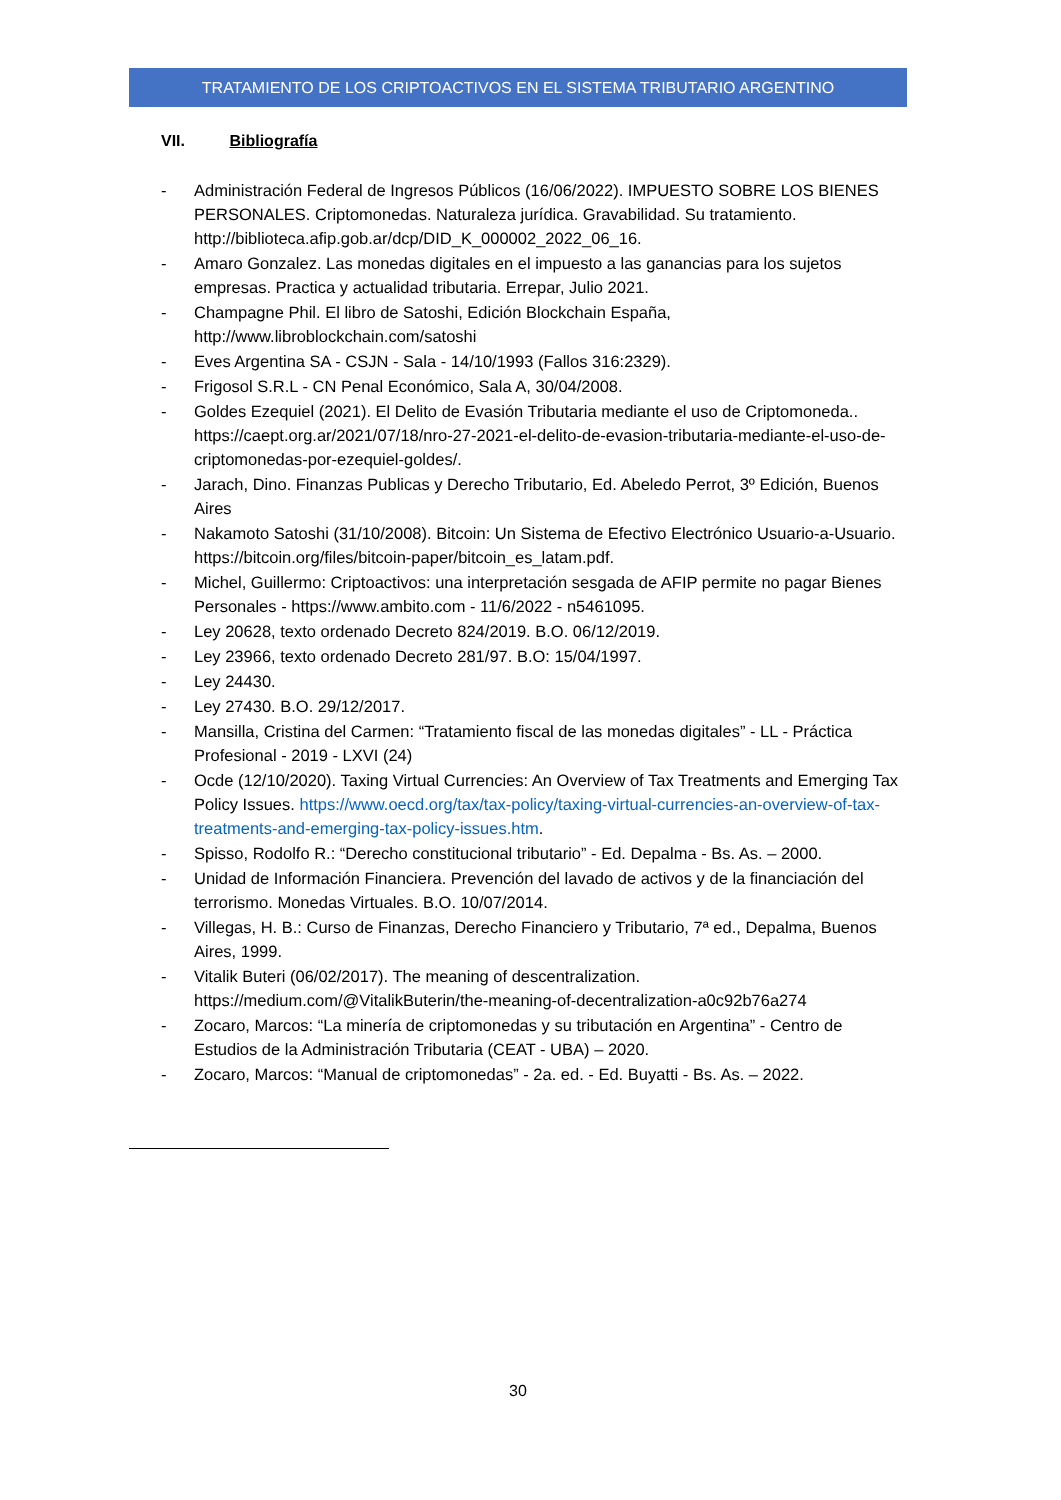TRATAMIENTO DE LOS CRIPTOACTIVOS EN EL SISTEMA TRIBUTARIO ARGENTINO
VII. Bibliografía
- Administración Federal de Ingresos Públicos (16/06/2022). IMPUESTO SOBRE LOS BIENES PERSONALES. Criptomonedas. Naturaleza jurídica. Gravabilidad. Su tratamiento. http://biblioteca.afip.gob.ar/dcp/DID_K_000002_2022_06_16.
- Amaro Gonzalez. Las monedas digitales en el impuesto a las ganancias para los sujetos empresas. Practica y actualidad tributaria. Errepar, Julio 2021.
- Champagne Phil. El libro de Satoshi, Edición Blockchain España, http://www.libroblockchain.com/satoshi
- Eves Argentina SA - CSJN - Sala - 14/10/1993 (Fallos 316:2329).
- Frigosol S.R.L - CN Penal Económico, Sala A, 30/04/2008.
- Goldes Ezequiel (2021). El Delito de Evasión Tributaria mediante el uso de Criptomoneda.. https://caept.org.ar/2021/07/18/nro-27-2021-el-delito-de-evasion-tributaria-mediante-el-uso-de-criptomonedas-por-ezequiel-goldes/.
- Jarach, Dino. Finanzas Publicas y Derecho Tributario, Ed. Abeledo Perrot, 3º Edición, Buenos Aires
- Nakamoto Satoshi (31/10/2008). Bitcoin: Un Sistema de Efectivo Electrónico Usuario-a-Usuario. https://bitcoin.org/files/bitcoin-paper/bitcoin_es_latam.pdf.
- Michel, Guillermo: Criptoactivos: una interpretación sesgada de AFIP permite no pagar Bienes Personales - https://www.ambito.com - 11/6/2022 - n5461095.
- Ley 20628, texto ordenado Decreto 824/2019. B.O. 06/12/2019.
- Ley 23966, texto ordenado Decreto 281/97. B.O: 15/04/1997.
- Ley 24430.
- Ley 27430. B.O. 29/12/2017.
- Mansilla, Cristina del Carmen: “Tratamiento fiscal de las monedas digitales” - LL - Práctica Profesional - 2019 - LXVI (24)
- Ocde (12/10/2020). Taxing Virtual Currencies: An Overview of Tax Treatments and Emerging Tax Policy Issues. https://www.oecd.org/tax/tax-policy/taxing-virtual-currencies-an-overview-of-tax-treatments-and-emerging-tax-policy-issues.htm.
- Spisso, Rodolfo R.: “Derecho constitucional tributario” - Ed. Depalma - Bs. As. – 2000.
- Unidad de Información Financiera. Prevención del lavado de activos y de la financiación del terrorismo. Monedas Virtuales. B.O. 10/07/2014.
- Villegas, H. B.: Curso de Finanzas, Derecho Financiero y Tributario, 7ª ed., Depalma, Buenos Aires, 1999.
- Vitalik Buteri (06/02/2017). The meaning of descentralization. https://medium.com/@VitalikButerin/the-meaning-of-decentralization-a0c92b76a274
- Zocaro, Marcos: “La minería de criptomonedas y su tributación en Argentina” - Centro de Estudios de la Administración Tributaria (CEAT - UBA) – 2020.
- Zocaro, Marcos: “Manual de criptomonedas” - 2a. ed. - Ed. Buyatti - Bs. As. – 2022.
30